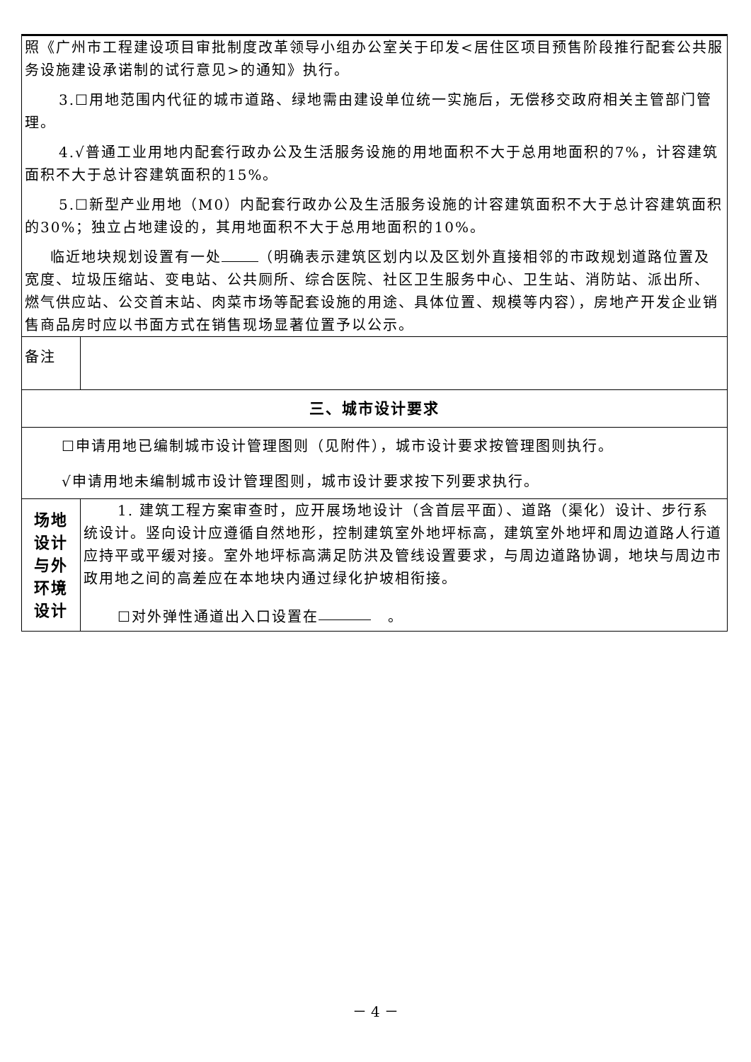| 照《广州市工程建设项目审批制度改革领导小组办公室关于印发<居住区项目预售阶段推行配套公共服务设施建设承诺制的试行意见>的通知》执行。 3.☐用地范围内代征的城市道路、绿地需由建设单位统一实施后，无偿移交政府相关主管部门管理。 4.√普通工业用地内配套行政办公及生活服务设施的用地面积不大于总用地面积的7%，计容建筑面积不大于总计容建筑面积的15%。 5.☐新型产业用地（M0）内配套行政办公及生活服务设施的计容建筑面积不大于总计容建筑面积的30%；独立占地建设的，其用地面积不大于总用地面积的10%。 临近地块规划设置有一处 （明确表示建筑区划内以及区划外直接相邻的市政规划道路位置及宽度、垃圾压缩站、变电站、公共厕所、综合医院、社区卫生服务中心、卫生站、消防站、派出所、燃气供应站、公交首末站、肉菜市场等配套设施的用途、具体位置、规模等内容），房地产开发企业销售商品房时应以书面方式在销售现场显著位置予以公示。 | |
| 备注 | |
| 三、城市设计要求 | |
| ☐申请用地已编制城市设计管理图则（见附件），城市设计要求按管理图则执行。 √申请用地未编制城市设计管理图则，城市设计要求按下列要求执行。 | |
| 场地 设计 与外 环境 设计 | 1. 建筑工程方案审查时，应开展场地设计（含首层平面）、道路（渠化）设计、步行系统设计。竖向设计应遵循自然地形，控制建筑室外地坪标高，建筑室外地坪和周边道路人行道应持平或平缓对接。室外地坪标高满足防洪及管线设置要求，与周边道路协调，地块与周边市政用地之间的高差应在本地块内通过绿化护坡相衔接。 ☐对外弹性通道出入口设置在 。 |
－ 4 －